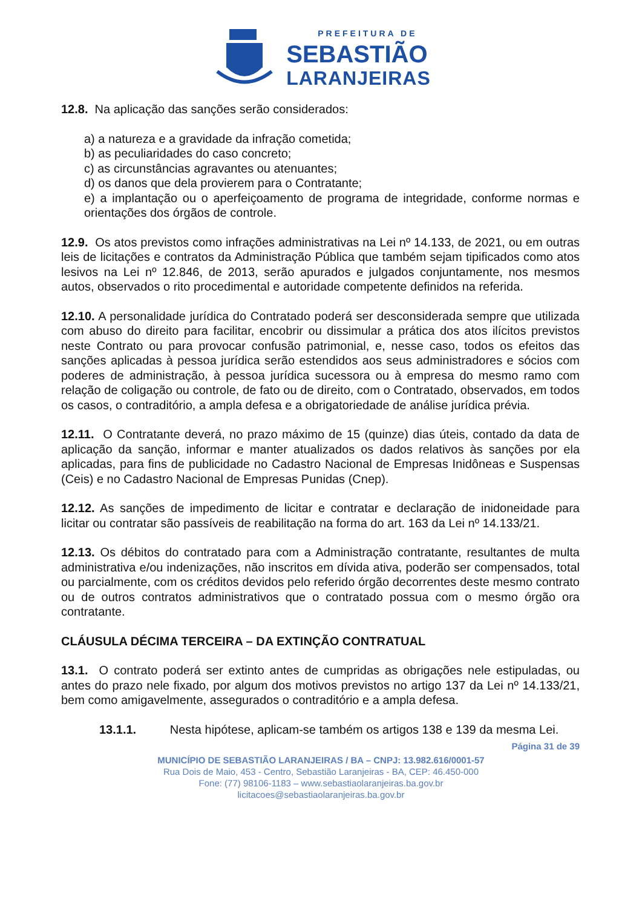PREFEITURA DE
SEBASTIÃO
LARANJEIRAS
12.8. Na aplicação das sanções serão considerados:
a) a natureza e a gravidade da infração cometida;
b) as peculiaridades do caso concreto;
c) as circunstâncias agravantes ou atenuantes;
d) os danos que dela provierem para o Contratante;
e) a implantação ou o aperfeiçoamento de programa de integridade, conforme normas e orientações dos órgãos de controle.
12.9. Os atos previstos como infrações administrativas na Lei nº 14.133, de 2021, ou em outras leis de licitações e contratos da Administração Pública que também sejam tipificados como atos lesivos na Lei nº 12.846, de 2013, serão apurados e julgados conjuntamente, nos mesmos autos, observados o rito procedimental e autoridade competente definidos na referida.
12.10. A personalidade jurídica do Contratado poderá ser desconsiderada sempre que utilizada com abuso do direito para facilitar, encobrir ou dissimular a prática dos atos ilícitos previstos neste Contrato ou para provocar confusão patrimonial, e, nesse caso, todos os efeitos das sanções aplicadas à pessoa jurídica serão estendidos aos seus administradores e sócios com poderes de administração, à pessoa jurídica sucessora ou à empresa do mesmo ramo com relação de coligação ou controle, de fato ou de direito, com o Contratado, observados, em todos os casos, o contraditório, a ampla defesa e a obrigatoriedade de análise jurídica prévia.
12.11. O Contratante deverá, no prazo máximo de 15 (quinze) dias úteis, contado da data de aplicação da sanção, informar e manter atualizados os dados relativos às sanções por ela aplicadas, para fins de publicidade no Cadastro Nacional de Empresas Inidôneas e Suspensas (Ceis) e no Cadastro Nacional de Empresas Punidas (Cnep).
12.12. As sanções de impedimento de licitar e contratar e declaração de inidoneidade para licitar ou contratar são passíveis de reabilitação na forma do art. 163 da Lei nº 14.133/21.
12.13. Os débitos do contratado para com a Administração contratante, resultantes de multa administrativa e/ou indenizações, não inscritos em dívida ativa, poderão ser compensados, total ou parcialmente, com os créditos devidos pelo referido órgão decorrentes deste mesmo contrato ou de outros contratos administrativos que o contratado possua com o mesmo órgão ora contratante.
CLÁUSULA DÉCIMA TERCEIRA – DA EXTINÇÃO CONTRATUAL
13.1. O contrato poderá ser extinto antes de cumpridas as obrigações nele estipuladas, ou antes do prazo nele fixado, por algum dos motivos previstos no artigo 137 da Lei nº 14.133/21, bem como amigavelmente, assegurados o contraditório e a ampla defesa.
13.1.1. Nesta hipótese, aplicam-se também os artigos 138 e 139 da mesma Lei.
Página 31 de 39
MUNICÍPIO DE SEBASTIÃO LARANJEIRAS / BA – CNPJ: 13.982.616/0001-57
Rua Dois de Maio, 453 - Centro, Sebastião Laranjeiras - BA, CEP: 46.450-000
Fone: (77) 98106-1183 – www.sebastiaolaranjeiras.ba.gov.br
licitacoes@sebastiaolaranjeiras.ba.gov.br